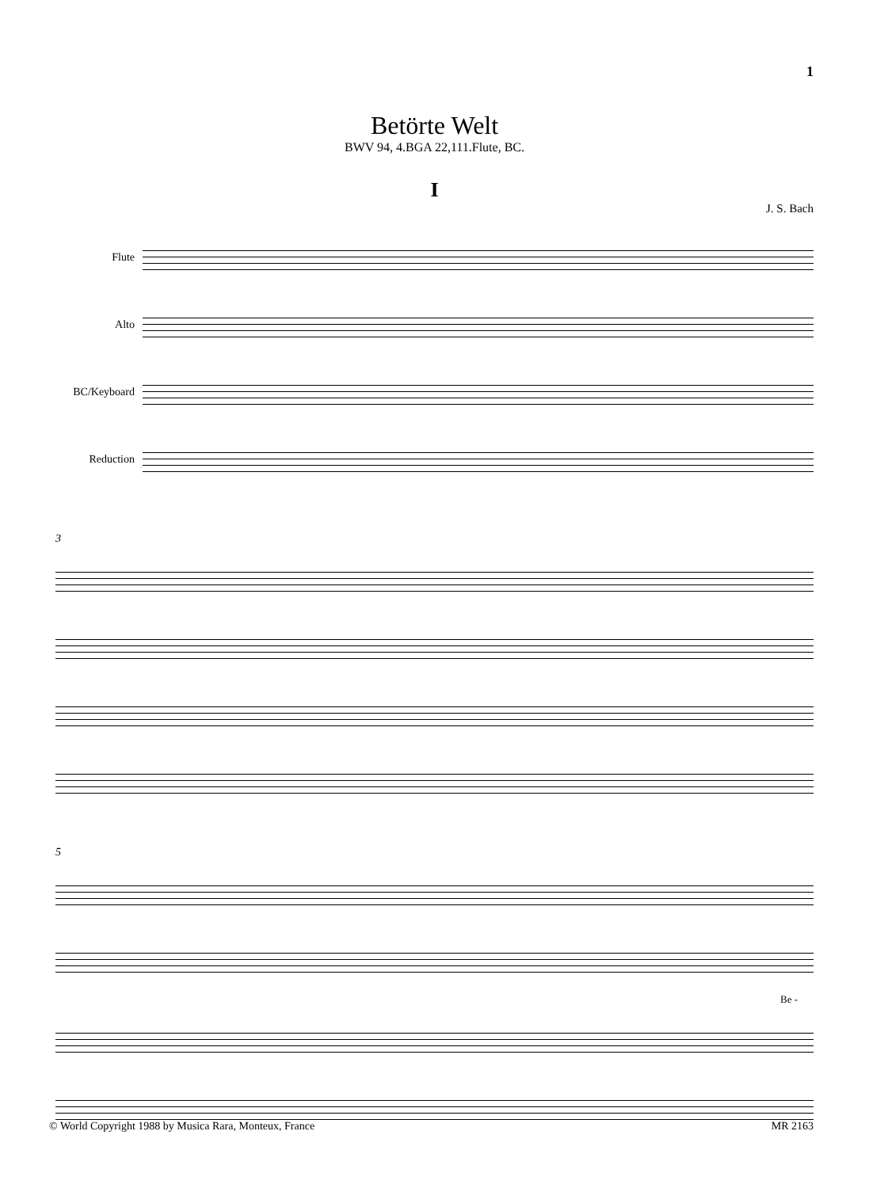1
Betörte Welt
BWV 94, 4.BGA 22,111.Flute, BC.
I
J. S. Bach
Flute
Alto
BC/Keyboard
Reduction
3
5
Be -
© World Copyright 1988 by Musica Rara, Monteux, France MR 2163